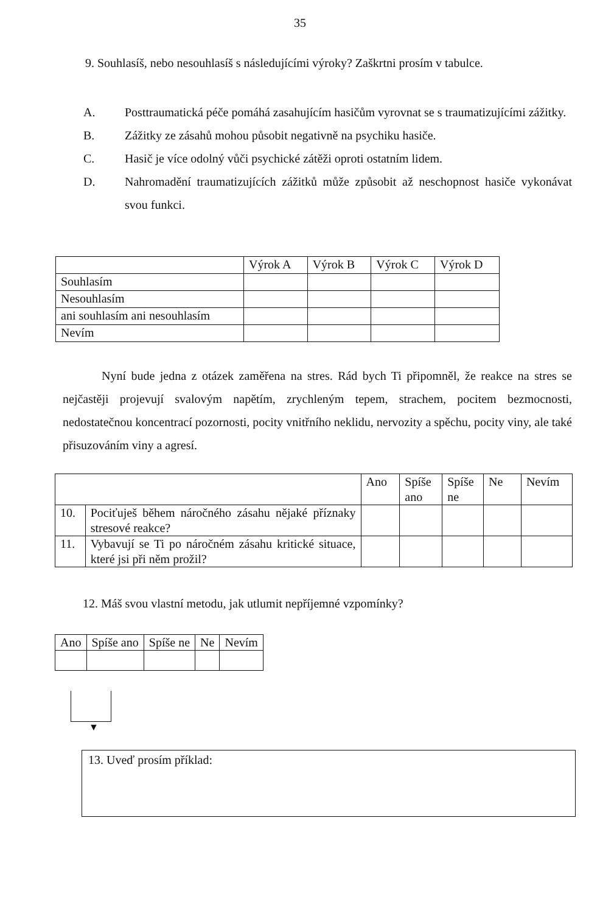35
9. Souhlasíš, nebo nesouhlasíš s následujícími výroky? Zaškrtni prosím v tabulce.
A. Posttraumatická péče pomáhá zasahujícím hasičům vyrovnat se s traumatizujícími zážitky.
B. Zážitky ze zásahů mohou působit negativně na psychiku hasiče.
C. Hasič je více odolný vůči psychické zátěži oproti ostatním lidem.
D. Nahromadění traumatizujících zážitků může způsobit až neschopnost hasiče vykonávat svou funkci.
| | Výrok A | Výrok B | Výrok C | Výrok D |
| --- | --- | --- | --- | --- |
| Souhlasím | | | | |
| Nesouhlasím | | | | |
| ani souhlasím ani nesouhlasím | | | | |
| Nevím | | | | |
Nyní bude jedna z otázek zaměřena na stres. Rád bych Ti připomněl, že reakce na stres se nejčastěji projevují svalovým napětím, zrychleným tepem, strachem, pocitem bezmocnosti, nedostatečnou koncentrací pozornosti, pocity vnitřního neklidu, nervozity a spěchu, pocity viny, ale také přisuzováním viny a agresí.
| | | Ano | Spíše ano | Spíše ne | Ne | Nevím |
| --- | --- | --- | --- | --- | --- | --- |
| 10. | Pociťuješ během náročného zásahu nějaké příznaky stresové reakce? | | | | | |
| 11. | Vybavují se Ti po náročném zásahu kritické situace, které jsi při něm prožil? | | | | | |
12. Máš svou vlastní metodu, jak utlumit nepříjemné vzpomínky?
| Ano | Spíše ano | Spíše ne | Ne | Nevím |
| --- | --- | --- | --- | --- |
▼
13. Uveď prosím příklad: